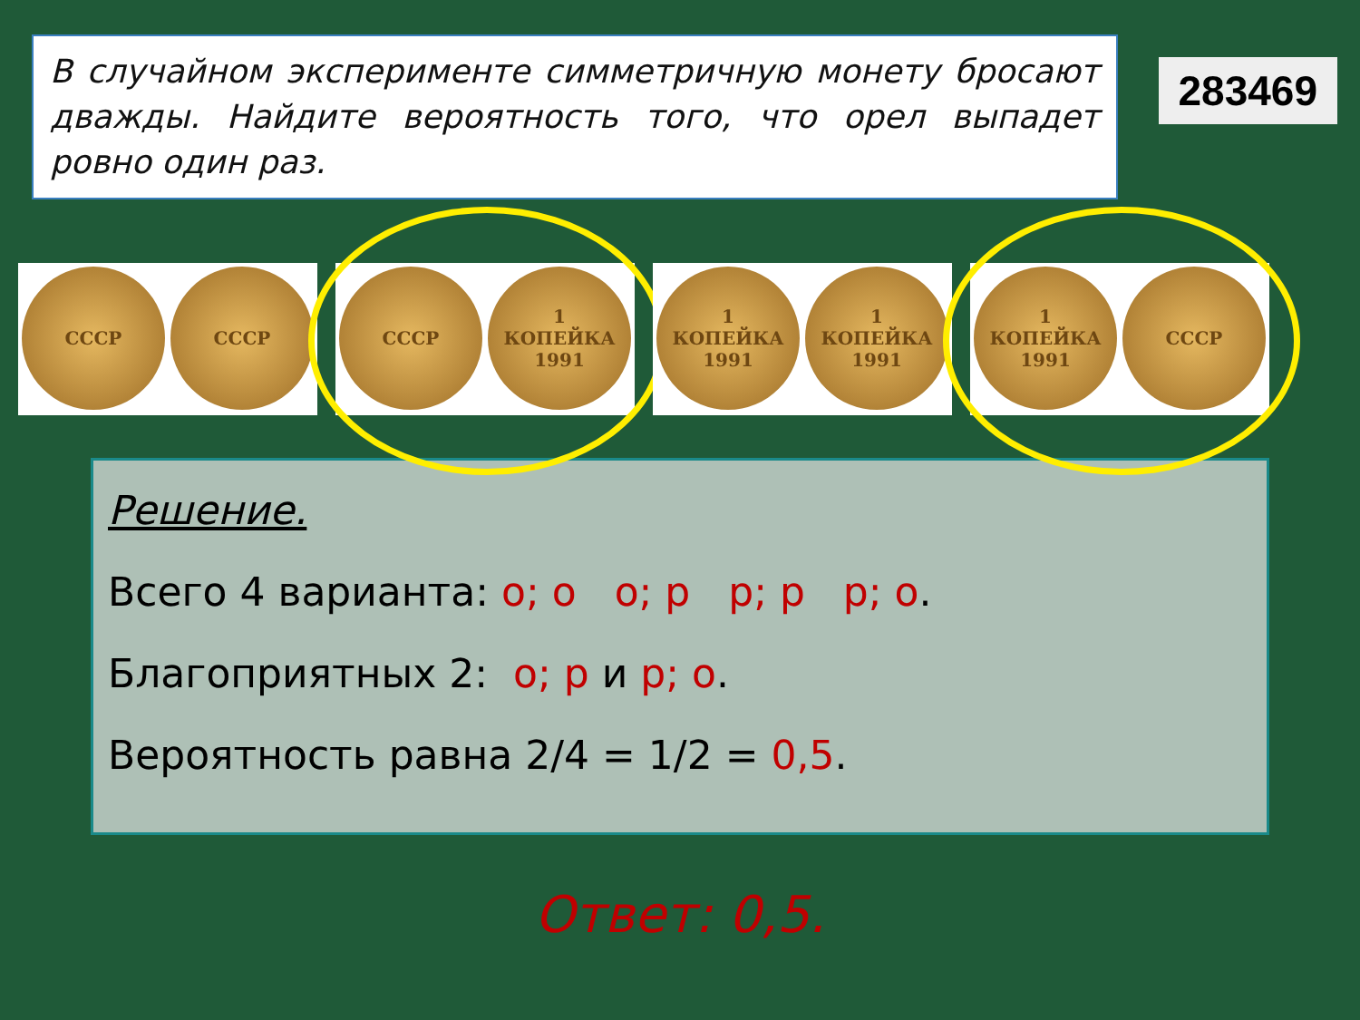В случайном эксперименте симметричную монету бросают дважды. Найдите вероятность того, что орел выпадет ровно один раз.
283469
СССР СССР СССР 1
КОПЕЙКА
1991
1
КОПЕЙКА
1991
1
КОПЕЙКА
1991
1
КОПЕЙКА
1991
СССР
Решение.
Всего 4 варианта: о; о о; р р; р р; о.
Благоприятных 2: о; р и р; о.
Вероятность равна 2/4 = 1/2 = 0,5.
Ответ: 0,5.